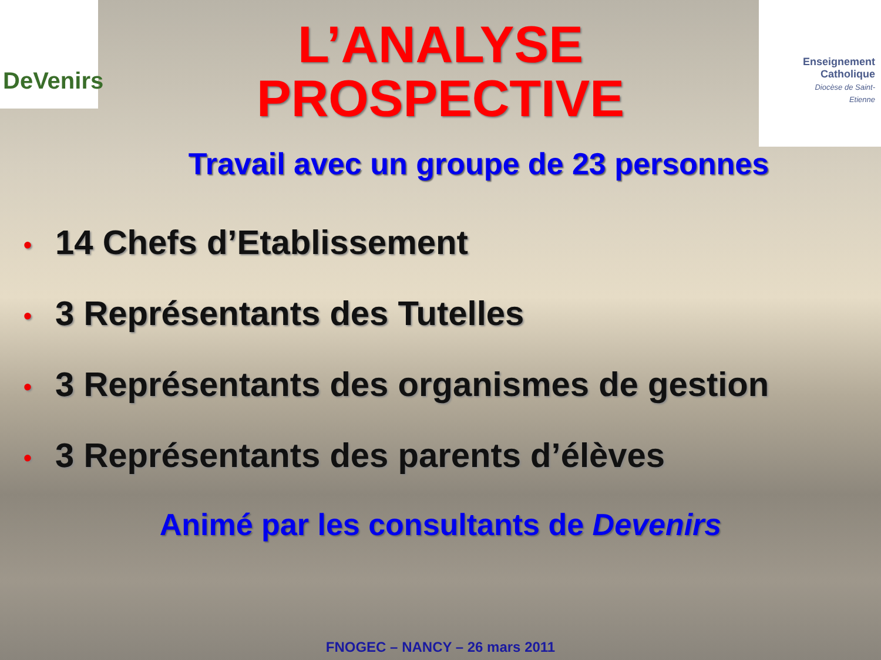DeVenirs
Enseignement Catholique
Diocèse de Saint-Etienne
L’ANALYSE
PROSPECTIVE
Travail avec un groupe de 23 personnes
• 14 Chefs d’Etablissement
• 3 Représentants des Tutelles
• 3 Représentants des organismes de gestion
• 3 Représentants des parents d’élèves
Animé par les consultants de Devenirs
FNOGEC – NANCY – 26 mars 2011